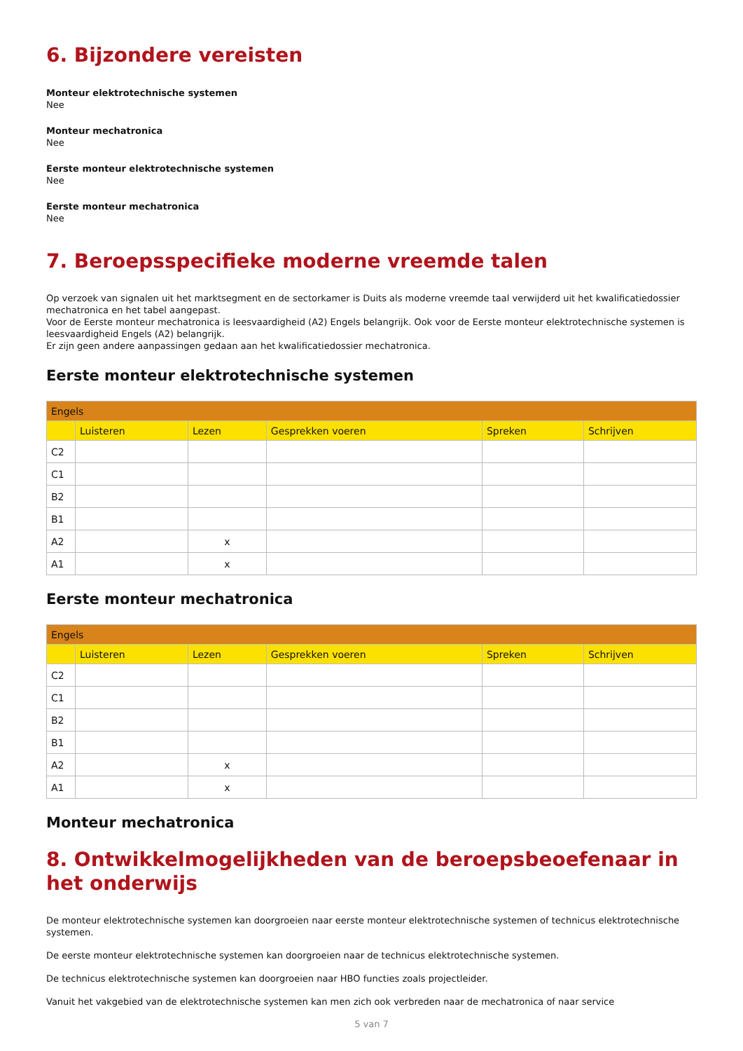6. Bijzondere vereisten
Monteur elektrotechnische systemen
Nee
Monteur mechatronica
Nee
Eerste monteur elektrotechnische systemen
Nee
Eerste monteur mechatronica
Nee
7. Beroepsspecifieke moderne vreemde talen
Op verzoek van signalen uit het marktsegment en de sectorkamer is Duits als moderne vreemde taal verwijderd uit het kwalificatiedossier mechatronica en het tabel aangepast.
Voor de Eerste monteur mechatronica is leesvaardigheid (A2) Engels belangrijk. Ook voor de Eerste monteur elektrotechnische systemen is leesvaardigheid Engels (A2) belangrijk.
Er zijn geen andere aanpassingen gedaan aan het kwalificatiedossier mechatronica.
Eerste monteur elektrotechnische systemen
| Engels | | | | | |
| --- | --- | --- | --- | --- | --- |
| | Luisteren | Lezen | Gesprekken voeren | Spreken | Schrijven |
| C2 | | | | | |
| C1 | | | | | |
| B2 | | | | | |
| B1 | | | | | |
| A2 | | x | | | |
| A1 | | x | | | |
Eerste monteur mechatronica
| Engels | | | | | |
| --- | --- | --- | --- | --- | --- |
| | Luisteren | Lezen | Gesprekken voeren | Spreken | Schrijven |
| C2 | | | | | |
| C1 | | | | | |
| B2 | | | | | |
| B1 | | | | | |
| A2 | | x | | | |
| A1 | | x | | | |
Monteur mechatronica
8. Ontwikkelmogelijkheden van de beroepsbeoefenaar in het onderwijs
De monteur elektrotechnische systemen kan doorgroeien naar eerste monteur elektrotechnische systemen of technicus elektrotechnische systemen.
De eerste monteur elektrotechnische systemen kan doorgroeien naar de technicus elektrotechnische systemen.
De technicus elektrotechnische systemen kan doorgroeien naar HBO functies zoals projectleider.
Vanuit het vakgebied van de elektrotechnische systemen kan men zich ook verbreden naar de mechatronica of naar service
5 van 7